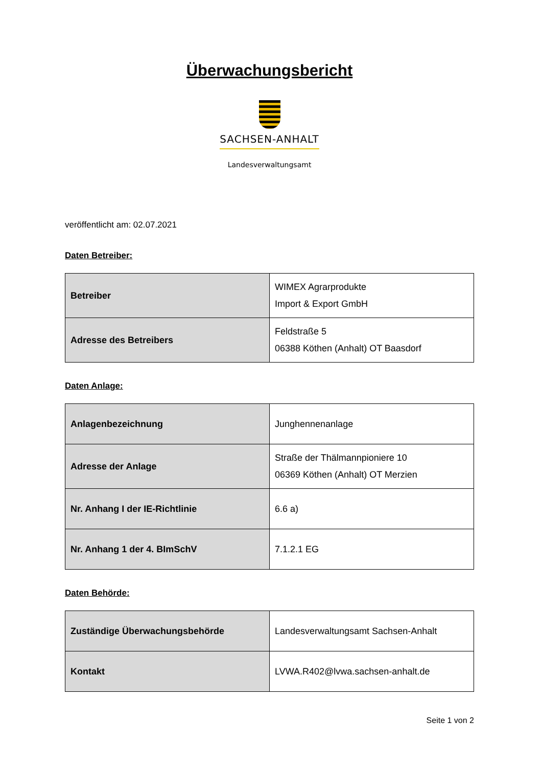Überwachungsbericht
SACHSEN-ANHALT
Landesverwaltungsamt
veröffentlicht am: 02.07.2021
Daten Betreiber:
| Betreiber | WIMEX Agrarprodukte Import & Export GmbH |
| Adresse des Betreibers | Feldstraße 5 06388 Köthen (Anhalt) OT Baasdorf |
Daten Anlage:
| Anlagenbezeichnung | Junghennenanlage |
| Adresse der Anlage | Straße der Thälmannpioniere 10 06369 Köthen (Anhalt) OT Merzien |
| Nr. Anhang I der IE-Richtlinie | 6.6 a) |
| Nr. Anhang 1 der 4. BImSchV | 7.1.2.1 EG |
Daten Behörde:
| Zuständige Überwachungsbehörde | Landesverwaltungsamt Sachsen-Anhalt |
| Kontakt | LVWA.R402@lvwa.sachsen-anhalt.de |
Seite 1 von 2